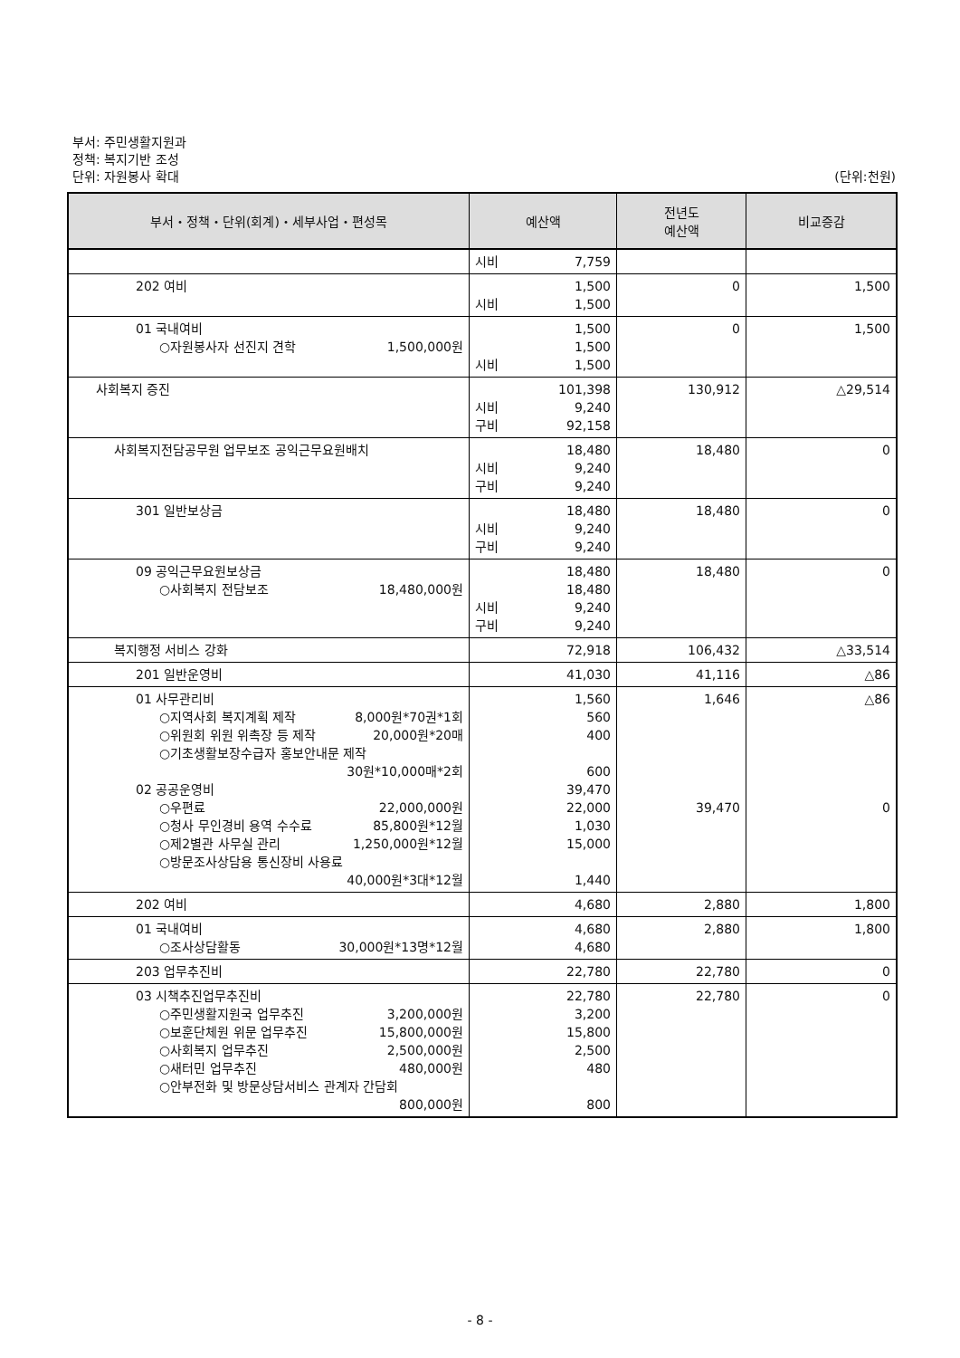부서: 주민생활지원과
정책: 복지기반 조성
단위: 자원봉사 확대 (단위:천원)
| 부서・정책・단위(회계)・세부사업・편성목 | 예산액 | 전년도 예산액 | 비교증감 |
| --- | --- | --- | --- |
| | 시비 7,759 | | |
| 202 여비 | 1,500 시비 1,500 | 0 | 1,500 |
| 01 국내여비 ○자원봉사자 선진지 견학 1,500,000원 | 1,500 1,500 시비 1,500 | 0 | 1,500 |
| 사회복지 증진 | 101,398 시비 9,240 구비 92,158 | 130,912 | △29,514 |
| 사회복지전담공무원 업무보조 공익근무요원배치 | 18,480 시비 9,240 구비 9,240 | 18,480 | 0 |
| 301 일반보상금 | 18,480 시비 9,240 구비 9,240 | 18,480 | 0 |
| 09 공익근무요원보상금 ○사회복지 전담보조 18,480,000원 | 18,480 18,480 시비 9,240 구비 9,240 | 18,480 | 0 |
| 복지행정 서비스 강화 | 72,918 | 106,432 | △33,514 |
| 201 일반운영비 | 41,030 | 41,116 | △86 |
| 01 사무관리비 ○지역사회 복지계획 제작 8,000원*70권*1회 ○위원회 위원 위촉장 등 제작 20,000원*20매 ○기초생활보장수급자 홍보안내문 제작 30원*10,000매*2회 02 공공운영비 ○우편료 22,000,000원 ○청사 무인경비 용역 수수료 85,800원*12월 ○제2별관 사무실 관리 1,250,000원*12월 ○방문조사상담용 통신장비 사용료 40,000원*3대*12월 | 1,560 560 400 600 39,470 22,000 1,030 15,000 1,440 | 1,646 39,470 | △86 0 |
| 202 여비 | 4,680 | 2,880 | 1,800 |
| 01 국내여비 ○조사상담활동 30,000원*13명*12월 | 4,680 4,680 | 2,880 | 1,800 |
| 203 업무추진비 | 22,780 | 22,780 | 0 |
| 03 시책추진업무추진비 ○주민생활지원국 업무추진 3,200,000원 ○보훈단체원 위문 업무추진 15,800,000원 ○사회복지 업무추진 2,500,000원 ○새터민 업무추진 480,000원 ○안부전화 및 방문상담서비스 관계자 간담회 800,000원 | 22,780 3,200 15,800 2,500 480 800 | 22,780 | 0 |
- 8 -